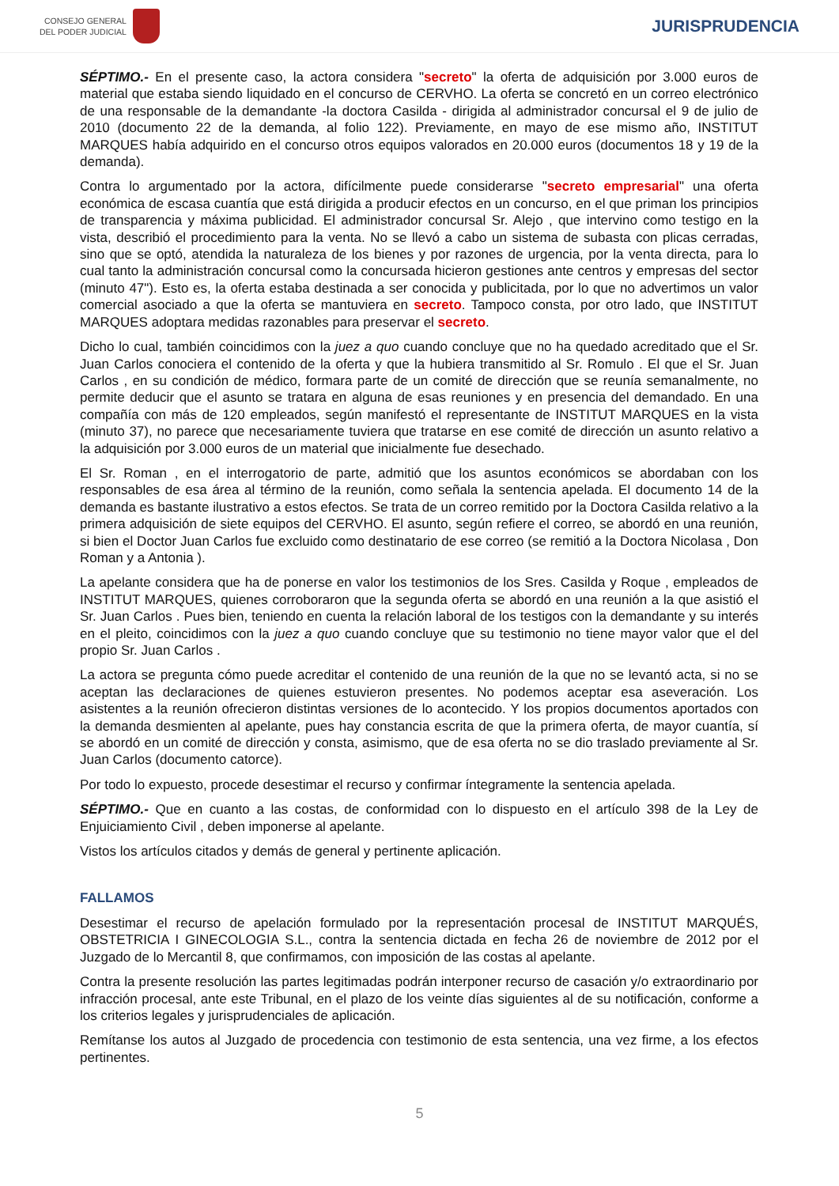CONSEJO GENERAL
DEL PODER JUDICIAL
JURISPRUDENCIA
SÉPTIMO.- En el presente caso, la actora considera "secreto" la oferta de adquisición por 3.000 euros de material que estaba siendo liquidado en el concurso de CERVHO. La oferta se concretó en un correo electrónico de una responsable de la demandante -la doctora Casilda - dirigida al administrador concursal el 9 de julio de 2010 (documento 22 de la demanda, al folio 122). Previamente, en mayo de ese mismo año, INSTITUT MARQUES había adquirido en el concurso otros equipos valorados en 20.000 euros (documentos 18 y 19 de la demanda).
Contra lo argumentado por la actora, difícilmente puede considerarse "secreto empresarial" una oferta económica de escasa cuantía que está dirigida a producir efectos en un concurso, en el que priman los principios de transparencia y máxima publicidad. El administrador concursal Sr. Alejo , que intervino como testigo en la vista, describió el procedimiento para la venta. No se llevó a cabo un sistema de subasta con plicas cerradas, sino que se optó, atendida la naturaleza de los bienes y por razones de urgencia, por la venta directa, para lo cual tanto la administración concursal como la concursada hicieron gestiones ante centros y empresas del sector (minuto 47"). Esto es, la oferta estaba destinada a ser conocida y publicitada, por lo que no advertimos un valor comercial asociado a que la oferta se mantuviera en secreto. Tampoco consta, por otro lado, que INSTITUT MARQUES adoptara medidas razonables para preservar el secreto.
Dicho lo cual, también coincidimos con la juez a quo cuando concluye que no ha quedado acreditado que el Sr. Juan Carlos conociera el contenido de la oferta y que la hubiera transmitido al Sr. Romulo . El que el Sr. Juan Carlos , en su condición de médico, formara parte de un comité de dirección que se reunía semanalmente, no permite deducir que el asunto se tratara en alguna de esas reuniones y en presencia del demandado. En una compañía con más de 120 empleados, según manifestó el representante de INSTITUT MARQUES en la vista (minuto 37), no parece que necesariamente tuviera que tratarse en ese comité de dirección un asunto relativo a la adquisición por 3.000 euros de un material que inicialmente fue desechado.
El Sr. Roman , en el interrogatorio de parte, admitió que los asuntos económicos se abordaban con los responsables de esa área al término de la reunión, como señala la sentencia apelada. El documento 14 de la demanda es bastante ilustrativo a estos efectos. Se trata de un correo remitido por la Doctora Casilda relativo a la primera adquisición de siete equipos del CERVHO. El asunto, según refiere el correo, se abordó en una reunión, si bien el Doctor Juan Carlos fue excluido como destinatario de ese correo (se remitió a la Doctora Nicolasa , Don Roman y a Antonia ).
La apelante considera que ha de ponerse en valor los testimonios de los Sres. Casilda y Roque , empleados de INSTITUT MARQUES, quienes corroboraron que la segunda oferta se abordó en una reunión a la que asistió el Sr. Juan Carlos . Pues bien, teniendo en cuenta la relación laboral de los testigos con la demandante y su interés en el pleito, coincidimos con la juez a quo cuando concluye que su testimonio no tiene mayor valor que el del propio Sr. Juan Carlos .
La actora se pregunta cómo puede acreditar el contenido de una reunión de la que no se levantó acta, si no se aceptan las declaraciones de quienes estuvieron presentes. No podemos aceptar esa aseveración. Los asistentes a la reunión ofrecieron distintas versiones de lo acontecido. Y los propios documentos aportados con la demanda desmienten al apelante, pues hay constancia escrita de que la primera oferta, de mayor cuantía, sí se abordó en un comité de dirección y consta, asimismo, que de esa oferta no se dio traslado previamente al Sr. Juan Carlos (documento catorce).
Por todo lo expuesto, procede desestimar el recurso y confirmar íntegramente la sentencia apelada.
SÉPTIMO.- Que en cuanto a las costas, de conformidad con lo dispuesto en el artículo 398 de la Ley de Enjuiciamiento Civil , deben imponerse al apelante.
Vistos los artículos citados y demás de general y pertinente aplicación.
FALLAMOS
Desestimar el recurso de apelación formulado por la representación procesal de INSTITUT MARQUÉS, OBSTETRICIA I GINECOLOGIA S.L., contra la sentencia dictada en fecha 26 de noviembre de 2012 por el Juzgado de lo Mercantil 8, que confirmamos, con imposición de las costas al apelante.
Contra la presente resolución las partes legitimadas podrán interponer recurso de casación y/o extraordinario por infracción procesal, ante este Tribunal, en el plazo de los veinte días siguientes al de su notificación, conforme a los criterios legales y jurisprudenciales de aplicación.
Remítanse los autos al Juzgado de procedencia con testimonio de esta sentencia, una vez firme, a los efectos pertinentes.
5